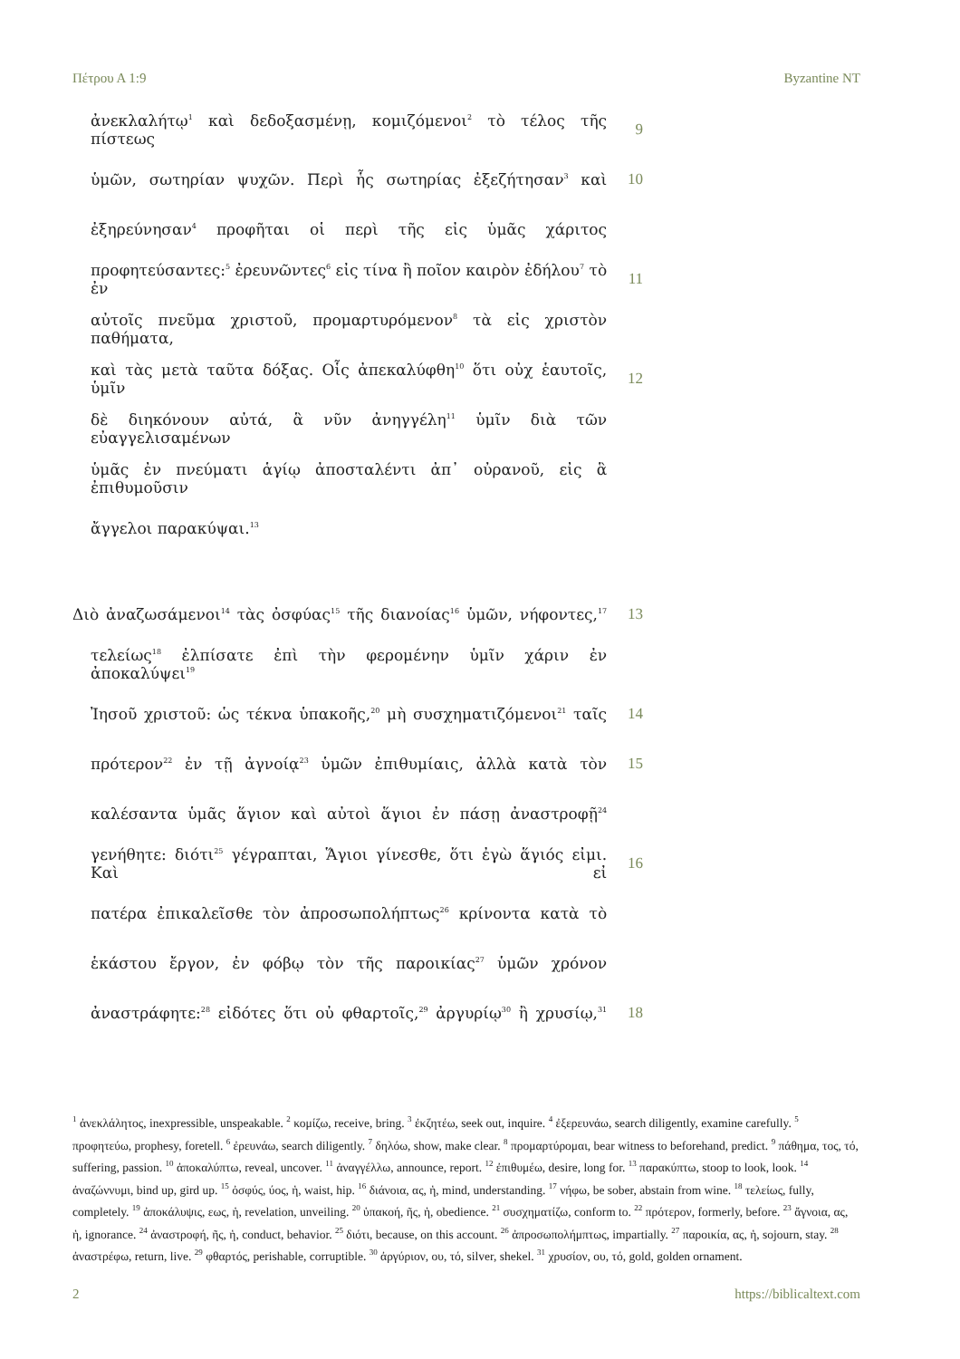Πέτρου Α 1:9 Byzantine NT
ἀνεκλαλήτῳ<sup>1</sup> καὶ δεδοξασμένῃ, κομιζόμενοι<sup>2</sup> τὸ τέλος τῆς πίστεως
9
ὑμῶν, σωτηρίαν ψυχῶν. Περὶ ἧς σωτηρίας ἐξεζήτησαν<sup>3</sup> καὶ 10
ἐξηρεύνησαν<sup>4</sup> προφῆται οἱ περὶ τῆς εἰς ὑμᾶς χάριτος
προφητεύσαντες:<sup>5</sup> ἐρευνῶντες<sup>6</sup> εἰς τίνα ἢ ποῖον καιρὸν ἐδήλου<sup>7</sup> τὸ ἐν
11
αὐτοῖς πνεῦμα χριστοῦ, προμαρτυρόμενον<sup>8</sup> τὰ εἰς χριστὸν παθήματα,
καὶ τὰς μετὰ ταῦτα δόξας. Οἷς ἀπεκαλύφθη<sup>10</sup> ὅτι οὐχ ἑαυτοῖς, ὑμῖν
12
δὲ διηκόνουν αὐτά, ἃ νῦν ἀνηγγέλη<sup>11</sup> ὑμῖν διὰ τῶν εὐαγγελισαμένων
ὑμᾶς ἐν πνεύματι ἁγίῳ ἀποσταλέντι ἀπ᾽ οὐρανοῦ, εἰς ἃ ἐπιθυμοῦσιν
ἄγγελοι παρακύψαι.<sup>13</sup>
Διὸ ἀναζωσάμενοι<sup>14</sup> τὰς ὀσφύας<sup>15</sup> τῆς διανοίας<sup>16</sup> ὑμῶν, νήφοντες,<sup>17</sup>
13
τελείως<sup>18</sup> ἐλπίσατε ἐπὶ τὴν φερομένην ὑμῖν χάριν ἐν ἀποκαλύψει<sup>19</sup>
Ἰησοῦ χριστοῦ: ὡς τέκνα ὑπακοῆς,<sup>20</sup> μὴ συσχηματιζόμενοι<sup>21</sup> ταῖς
14
πρότερον<sup>22</sup> ἐν τῇ ἀγνοίᾳ<sup>23</sup> ὑμῶν ἐπιθυμίαις, ἀλλὰ κατὰ τὸν 15
καλέσαντα ὑμᾶς ἅγιον καὶ αὐτοὶ ἅγιοι ἐν πάσῃ ἀναστροφῇ<sup>24</sup>
γενήθητε: διότι<sup>25</sup> γέγραπται, Ἅγιοι γίνεσθε, ὅτι ἐγὼ ἅγιός εἰμι. Καὶ εἰ
16
πατέρα ἐπικαλεῖσθε τὸν ἀπροσωπολήπτως<sup>26</sup> κρίνοντα κατὰ τὸ
ἑκάστου ἔργον, ἐν φόβῳ τὸν τῆς παροικίας<sup>27</sup> ὑμῶν χρόνον
ἀναστράφητε:<sup>28</sup> εἰδότες ὅτι οὐ φθαρτοῖς,<sup>29</sup> ἀργυρίῳ<sup>30</sup> ἢ χρυσίῳ,<sup>31</sup>
18
<sup>1</sup> ἀνεκλάλητος, inexpressible, unspeakable. <sup>2</sup> κομίζω, receive, bring. <sup>3</sup> ἐκζητέω, seek out, inquire. <sup>4</sup> ἐξερευνάω, search diligently, examine carefully. <sup>5</sup> προφητεύω, prophesy, foretell. <sup>6</sup> ἐρευνάω, search diligently. <sup>7</sup> δηλόω, show, make clear. <sup>8</sup> προμαρτύρομαι, bear witness to beforehand, predict. <sup>9</sup> πάθημα, τος, τό, suffering, passion. <sup>10</sup> ἀποκαλύπτω, reveal, uncover. <sup>11</sup> ἀναγγέλλω, announce, report. <sup>12</sup> ἐπιθυμέω, desire, long for. <sup>13</sup> παρακύπτω, stoop to look, look. <sup>14</sup> ἀναζώννυμι, bind up, gird up. <sup>15</sup> ὀσφύς, ύος, ἡ, waist, hip. <sup>16</sup> διάνοια, ας, ἡ, mind, understanding. <sup>17</sup> νήφω, be sober, abstain from wine. <sup>18</sup> τελείως, fully, completely. <sup>19</sup> ἀποκάλυψις, εως, ἡ, revelation, unveiling. <sup>20</sup> ὑπακοή, ῆς, ἡ, obedience. <sup>21</sup> συσχηματίζω, conform to. <sup>22</sup> πρότερον, formerly, before. <sup>23</sup> ἄγνοια, ας, ἡ, ignorance. <sup>24</sup> ἀναστροφή, ῆς, ἡ, conduct, behavior. <sup>25</sup> διότι, because, on this account. <sup>26</sup> ἀπροσωπολήμπτως, impartially. <sup>27</sup> παροικία, ας, ἡ, sojourn, stay. <sup>28</sup> ἀναστρέφω, return, live. <sup>29</sup> φθαρτός, perishable, corruptible. <sup>30</sup> ἀργύριον, ου, τό, silver, shekel. <sup>31</sup> χρυσίον, ου, τό, gold, golden ornament.
2 https://biblicaltext.com